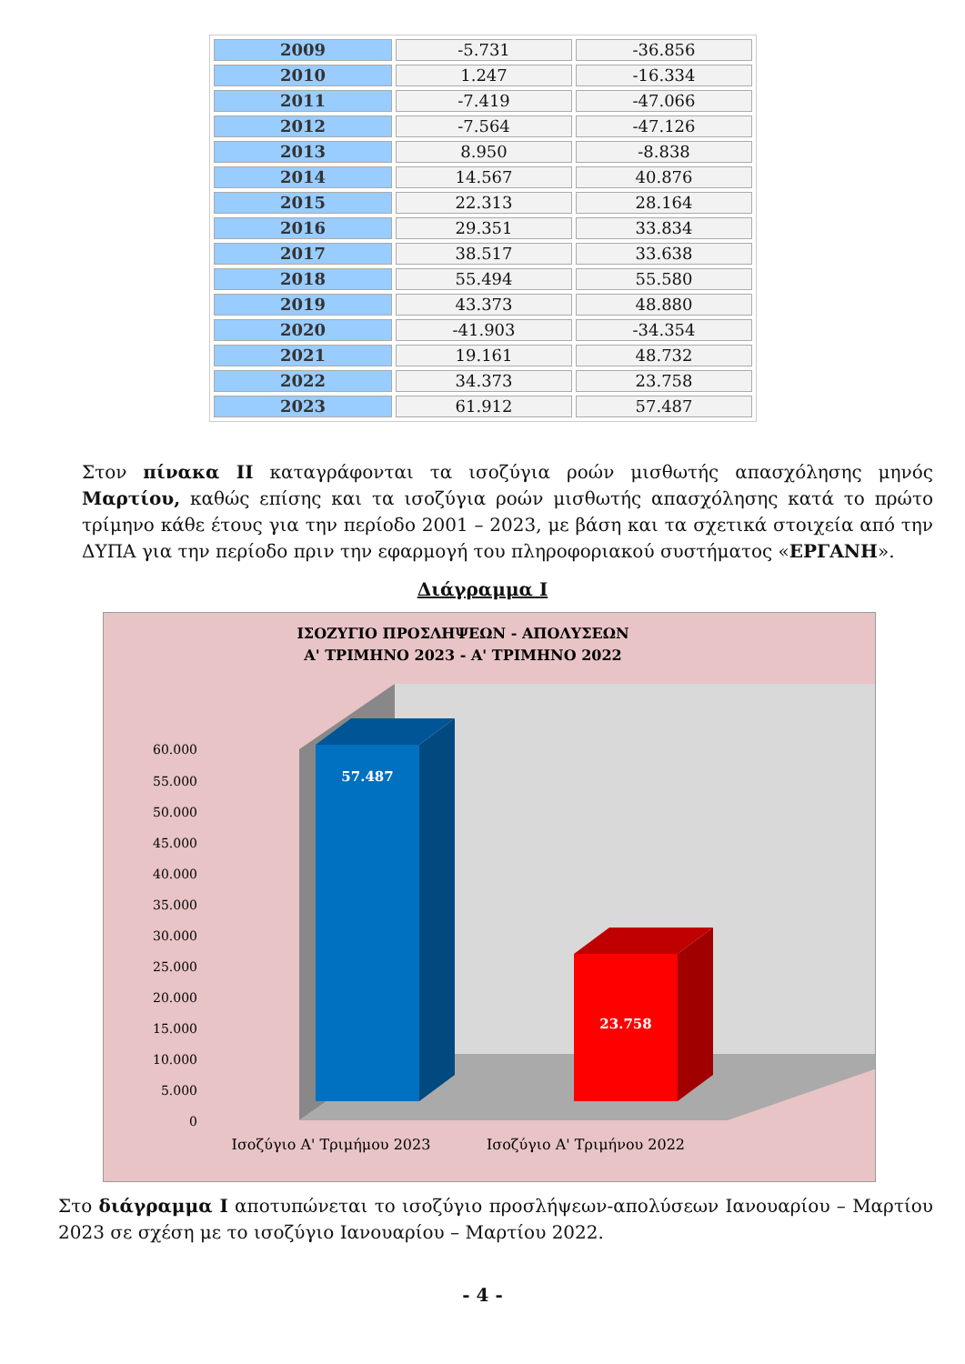| 2009 | -5.731 | -36.856 |
| 2010 | 1.247 | -16.334 |
| 2011 | -7.419 | -47.066 |
| 2012 | -7.564 | -47.126 |
| 2013 | 8.950 | -8.838 |
| 2014 | 14.567 | 40.876 |
| 2015 | 22.313 | 28.164 |
| 2016 | 29.351 | 33.834 |
| 2017 | 38.517 | 33.638 |
| 2018 | 55.494 | 55.580 |
| 2019 | 43.373 | 48.880 |
| 2020 | -41.903 | -34.354 |
| 2021 | 19.161 | 48.732 |
| 2022 | 34.373 | 23.758 |
| 2023 | 61.912 | 57.487 |
Στον πίνακα ΙΙ καταγράφονται τα ισοζύγια ροών μισθωτής απασχόλησης μηνός Μαρτίου, καθώς επίσης και τα ισοζύγια ροών μισθωτής απασχόλησης κατά το πρώτο τρίμηνο κάθε έτους για την περίοδο 2001 – 2023, με βάση και τα σχετικά στοιχεία από την ΔΥΠΑ για την περίοδο πριν την εφαρμογή του πληροφοριακού συστήματος «ΕΡΓΑΝΗ».
Διάγραμμα Ι
ΙΣΟΖΥΓΙΟ ΠΡΟΣΛΗΨΕΩΝ - ΑΠΟΛΥΣΕΩΝ
Α' ΤΡΙΜΗΝΟ 2023 - Α' ΤΡΙΜΗΝΟ 2022
60.000
55.000
50.000
45.000
40.000
35.000
30.000
25.000
20.000
15.000
10.000
5.000
0
57.487
23.758
Ισοζύγιο Α' Τριμήμου 2023
Ισοζύγιο Α' Τριμήνου 2022
Στο διάγραμμα Ι αποτυπώνεται το ισοζύγιο προσλήψεων-απολύσεων Ιανουαρίου – Μαρτίου 2023 σε σχέση με το ισοζύγιο Ιανουαρίου – Μαρτίου 2022.
- 4 -